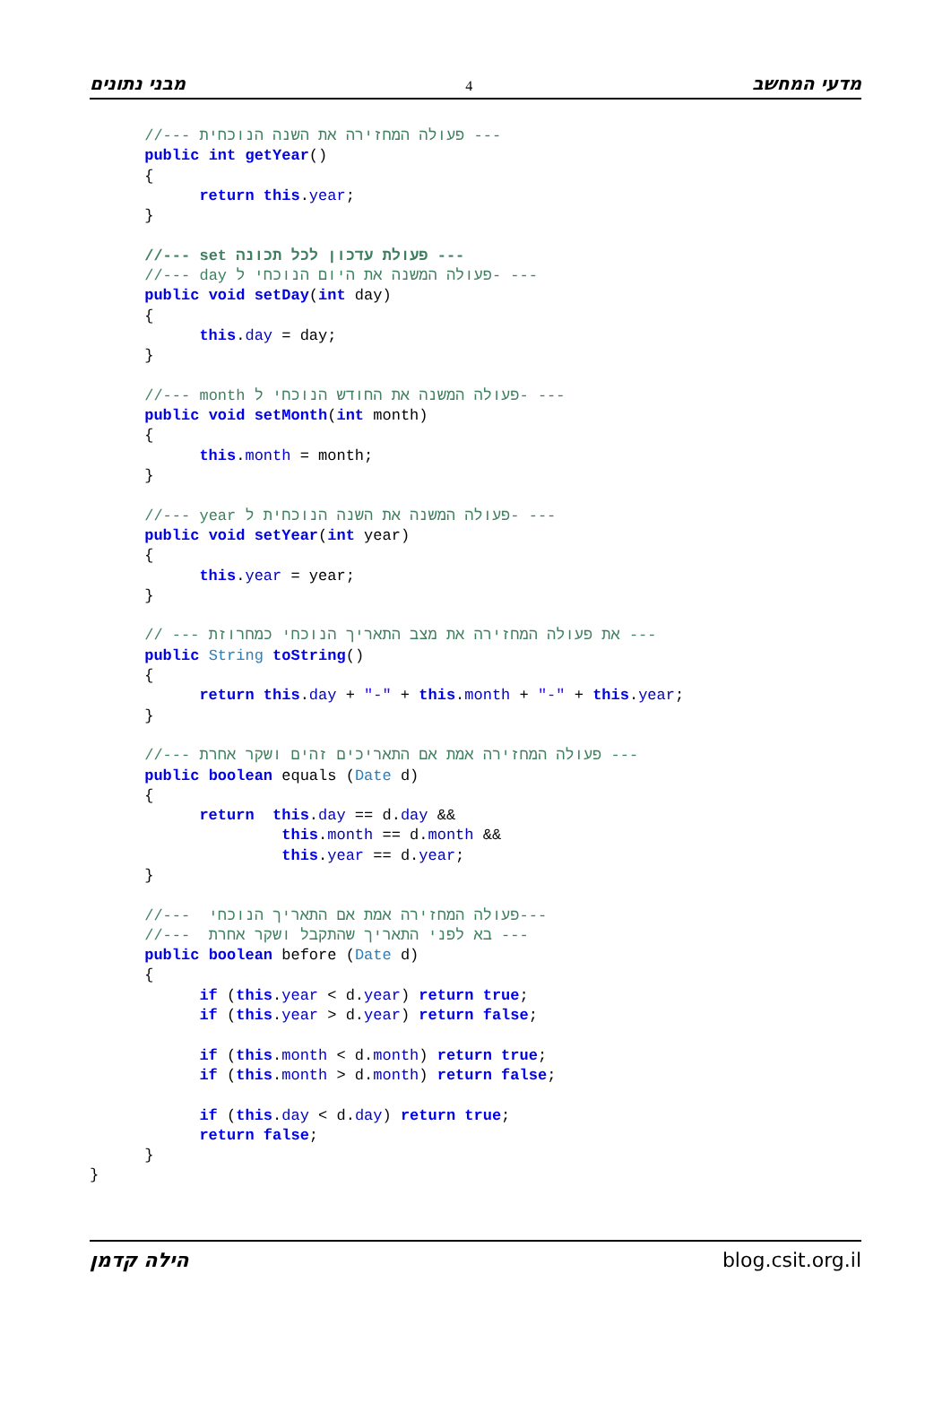מבני נתונים 4 מדעי המחשב
      //--- פעולה המחזירה את השנה הנוכחית ---
      public int getYear()
      {
            return this.year;
      }

      //--- set פעולת עדכון לכל תכונה ---
      //--- day פעולה המשנה את היום הנוכחי ל- ---
      public void setDay(int day)
      {
            this.day = day;
      }

      //--- month פעולה המשנה את החודש הנוכחי ל- ---
      public void setMonth(int month)
      {
            this.month = month;
      }

      //--- year פעולה המשנה את השנה הנוכחית ל- ---
      public void setYear(int year)
      {
            this.year = year;
      }

      // --- את פעולה המחזירה את מצב התאריך הנוכחי כמחרוזת ---
      public String toString()
      {
            return this.day + "-" + this.month + "-" + this.year;
      }

      //--- פעולה המחזירה אמת אם התאריכים זהים ושקר אחרת ---
      public boolean equals (Date d)
      {
            return  this.day == d.day &&
                     this.month == d.month &&
                     this.year == d.year;
      }

      //---  פעולה המחזירה אמת אם התאריך הנוכחי---
      //---  בא לפני התאריך שהתקבל ושקר אחרת ---
      public boolean before (Date d)
      {
            if (this.year < d.year) return true;
            if (this.year > d.year) return false;

            if (this.month < d.month) return true;
            if (this.month > d.month) return false;

            if (this.day < d.day) return true;
            return false;
      }
}
הילה קדמן blog.csit.org.il